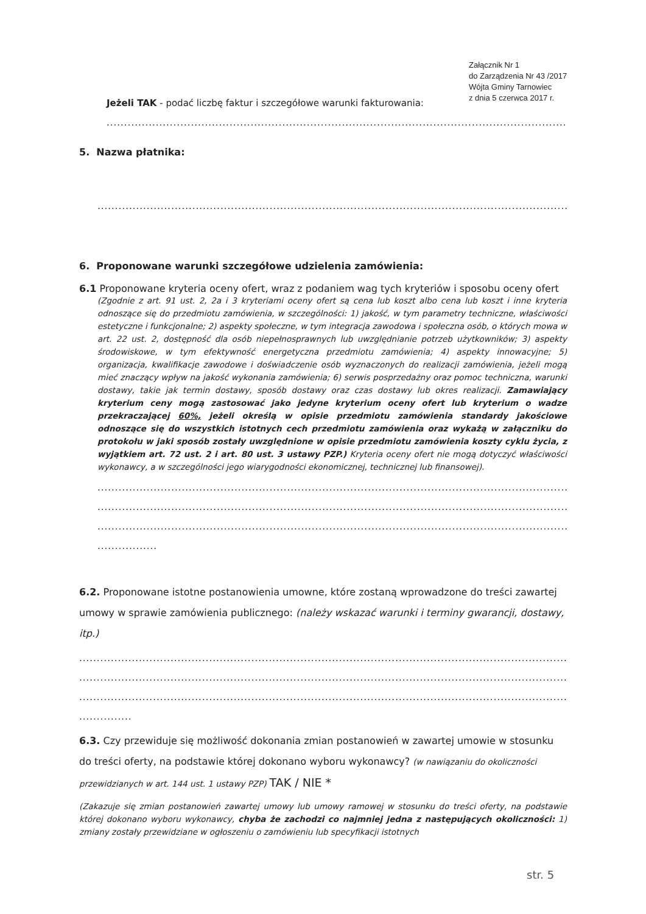Załącznik Nr 1
do Zarządzenia Nr 43 /2017
Wójta Gminy Tarnowiec
z dnia 5 czerwca 2017 r.
Jeżeli TAK - podać liczbę faktur i szczegółowe warunki fakturowania:
........................................................................................................................................................
5. Nazwa płatnika:
........................................................................................................................................................
6. Proponowane warunki szczegółowe udzielenia zamówienia:
6.1 Proponowane kryteria oceny ofert, wraz z podaniem wag tych kryteriów i sposobu oceny ofert
(Zgodnie z art. 91 ust. 2, 2a i 3 kryteriami oceny ofert są cena lub koszt albo cena lub koszt i inne kryteria odnoszące się do przedmiotu zamówienia, w szczególności: 1) jakość, w tym parametry techniczne, właściwości estetyczne i funkcjonalne; 2) aspekty społeczne, w tym integracja zawodowa i społeczna osób, o których mowa w art. 22 ust. 2, dostępność dla osób niepełnosprawnych lub uwzględnianie potrzeb użytkowników; 3) aspekty środowiskowe, w tym efektywność energetyczna przedmiotu zamówienia; 4) aspekty innowacyjne; 5) organizacja, kwalifikacje zawodowe i doświadczenie osób wyznaczonych do realizacji zamówienia, jeżeli mogą mieć znaczący wpływ na jakość wykonania zamówienia; 6) serwis posprzedażny oraz pomoc techniczna, warunki dostawy, takie jak termin dostawy, sposób dostawy oraz czas dostawy lub okres realizacji. Zamawiający kryterium ceny mogą zastosować jako jedyne kryterium oceny ofert lub kryterium o wadze przekraczającej 60%, jeżeli określą w opisie przedmiotu zamówienia standardy jakościowe odnoszące się do wszystkich istotnych cech przedmiotu zamówienia oraz wykażą w załączniku do protokołu w jaki sposób zostały uwzględnione w opisie przedmiotu zamówienia koszty cyklu życia, z wyjątkiem art. 72 ust. 2 i art. 80 ust. 3 ustawy PZP.) Kryteria oceny ofert nie mogą dotyczyć właściwości wykonawcy, a w szczególności jego wiarygodności ekonomicznej, technicznej lub finansowej).
........................................................................................................................................................
........................................................................................................................................................
........................................................................................................................................................
.................
6.2. Proponowane istotne postanowienia umowne, które zostaną wprowadzone do treści zawartej umowy w sprawie zamówienia publicznego: (należy wskazać warunki i terminy gwarancji, dostawy, itp.)
........................................................................................................................................................
........................................................................................................................................................
........................................................................................................................................................
...............
6.3. Czy przewiduje się możliwość dokonania zmian postanowień w zawartej umowie w stosunku do treści oferty, na podstawie której dokonano wyboru wykonawcy? (w nawiązaniu do okoliczności przewidzianych w art. 144 ust. 1 ustawy PZP) TAK / NIE *
(Zakazuje się zmian postanowień zawartej umowy lub umowy ramowej w stosunku do treści oferty, na podstawie której dokonano wyboru wykonawcy, chyba że zachodzi co najmniej jedna z następujących okoliczności: 1) zmiany zostały przewidziane w ogłoszeniu o zamówieniu lub specyfikacji istotnych
str. 5